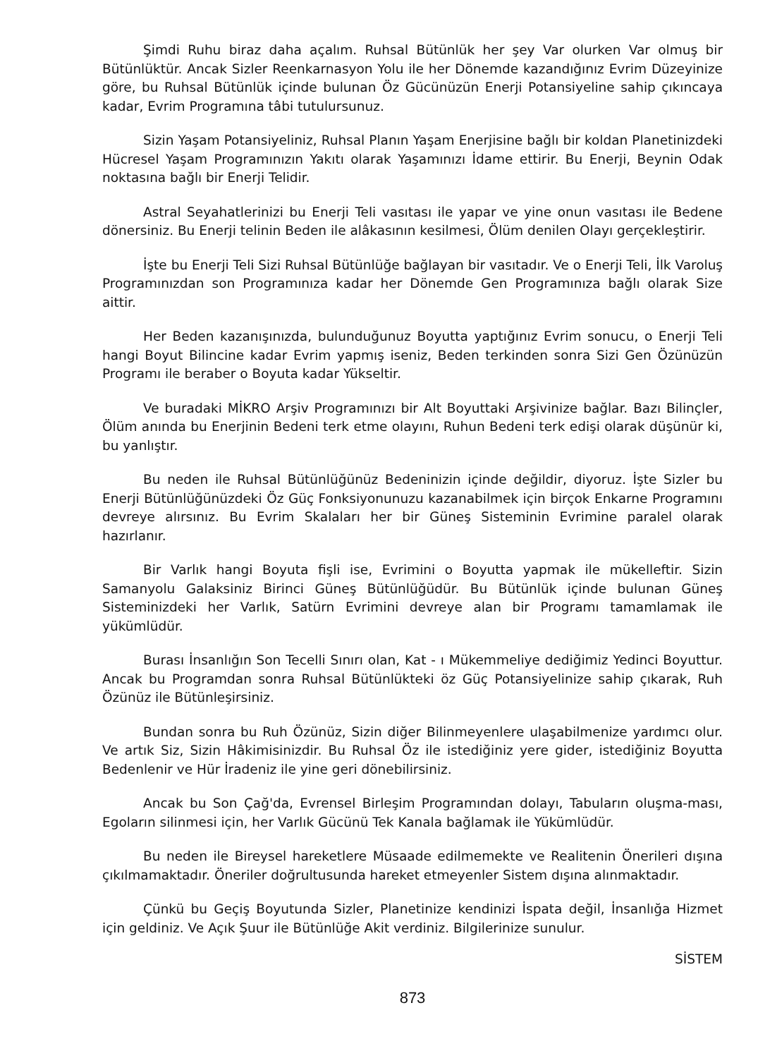Şimdi Ruhu biraz daha açalım. Ruhsal Bütünlük her şey Var olurken Var olmuş bir Bütünlüktür. Ancak Sizler Reenkarnasyon Yolu ile her Dönemde kazandığınız Evrim Düzeyinize göre, bu Ruhsal Bütünlük içinde bulunan Öz Gücünüzün Enerji Potansiyeline sahip çıkıncaya kadar, Evrim Programına tâbi tutulursunuz.
Sizin Yaşam Potansiyeliniz, Ruhsal Planın Yaşam Enerjisine bağlı bir koldan Planetinizdeki Hücresel Yaşam Programınızın Yakıtı olarak Yaşamınızı İdame ettirir. Bu Enerji, Beynin Odak noktasına bağlı bir Enerji Telidir.
Astral Seyahatlerinizi bu Enerji Teli vasıtası ile yapar ve yine onun vasıtası ile Bedene dönersiniz. Bu Enerji telinin Beden ile alâkasının kesilmesi, Ölüm denilen Olayı gerçekleştirir.
İşte bu Enerji Teli Sizi Ruhsal Bütünlüğe bağlayan bir vasıtadır. Ve o Enerji Teli, İlk Varoluş Programınızdan son Programınıza kadar her Dönemde Gen Programınıza bağlı olarak Size aittir.
Her Beden kazanışınızda, bulunduğunuz Boyutta yaptığınız Evrim sonucu, o Enerji Teli hangi Boyut Bilincine kadar Evrim yapmış iseniz, Beden terkinden sonra Sizi Gen Özünüzün Programı ile beraber o Boyuta kadar Yükseltir.
Ve buradaki MİKRO Arşiv Programınızı bir Alt Boyuttaki Arşivinize bağlar. Bazı Bilinçler, Ölüm anında bu Enerjinin Bedeni terk etme olayını, Ruhun Bedeni terk edişi olarak düşünür ki, bu yanlıştır.
Bu neden ile Ruhsal Bütünlüğünüz Bedeninizin içinde değildir, diyoruz. İşte Sizler bu Enerji Bütünlüğünüzdeki Öz Güç Fonksiyonunuzu kazanabilmek için birçok Enkarne Programını devreye alırsınız. Bu Evrim Skalaları her bir Güneş Sisteminin Evrimine paralel olarak hazırlanır.
Bir Varlık hangi Boyuta fişli ise, Evrimini o Boyutta yapmak ile mükelleftir. Sizin Samanyolu Galaksiniz Birinci Güneş Bütünlüğüdür. Bu Bütünlük içinde bulunan Güneş Sisteminizdeki her Varlık, Satürn Evrimini devreye alan bir Programı tamamlamak ile yükümlüdür.
Burası İnsanlığın Son Tecelli Sınırı olan, Kat - ı Mükemmeliye dediğimiz Yedinci Boyuttur. Ancak bu Programdan sonra Ruhsal Bütünlükteki öz Güç Potansiyelinize sahip çıkarak, Ruh Özünüz ile Bütünleşirsiniz.
Bundan sonra bu Ruh Özünüz, Sizin diğer Bilinmeyenlere ulaşabilmenize yardımcı olur. Ve artık Siz, Sizin Hâkimisinizdir. Bu Ruhsal Öz ile istediğiniz yere gider, istediğiniz Boyutta Bedenlenir ve Hür İradeniz ile yine geri dönebilirsiniz.
Ancak bu Son Çağ'da, Evrensel Birleşim Programından dolayı, Tabuların oluşma-ması, Egoların silinmesi için, her Varlık Gücünü Tek Kanala bağlamak ile Yükümlüdür.
Bu neden ile Bireysel hareketlere Müsaade edilmemekte ve Realitenin Önerileri dışına çıkılmamaktadır. Öneriler doğrultusunda hareket etmeyenler Sistem dışına alınmaktadır.
Çünkü bu Geçiş Boyutunda Sizler, Planetinize kendinizi İspata değil, İnsanlığa Hizmet için geldiniz. Ve Açık Şuur ile Bütünlüğe Akit verdiniz. Bilgilerinize sunulur.
SİSTEM
873